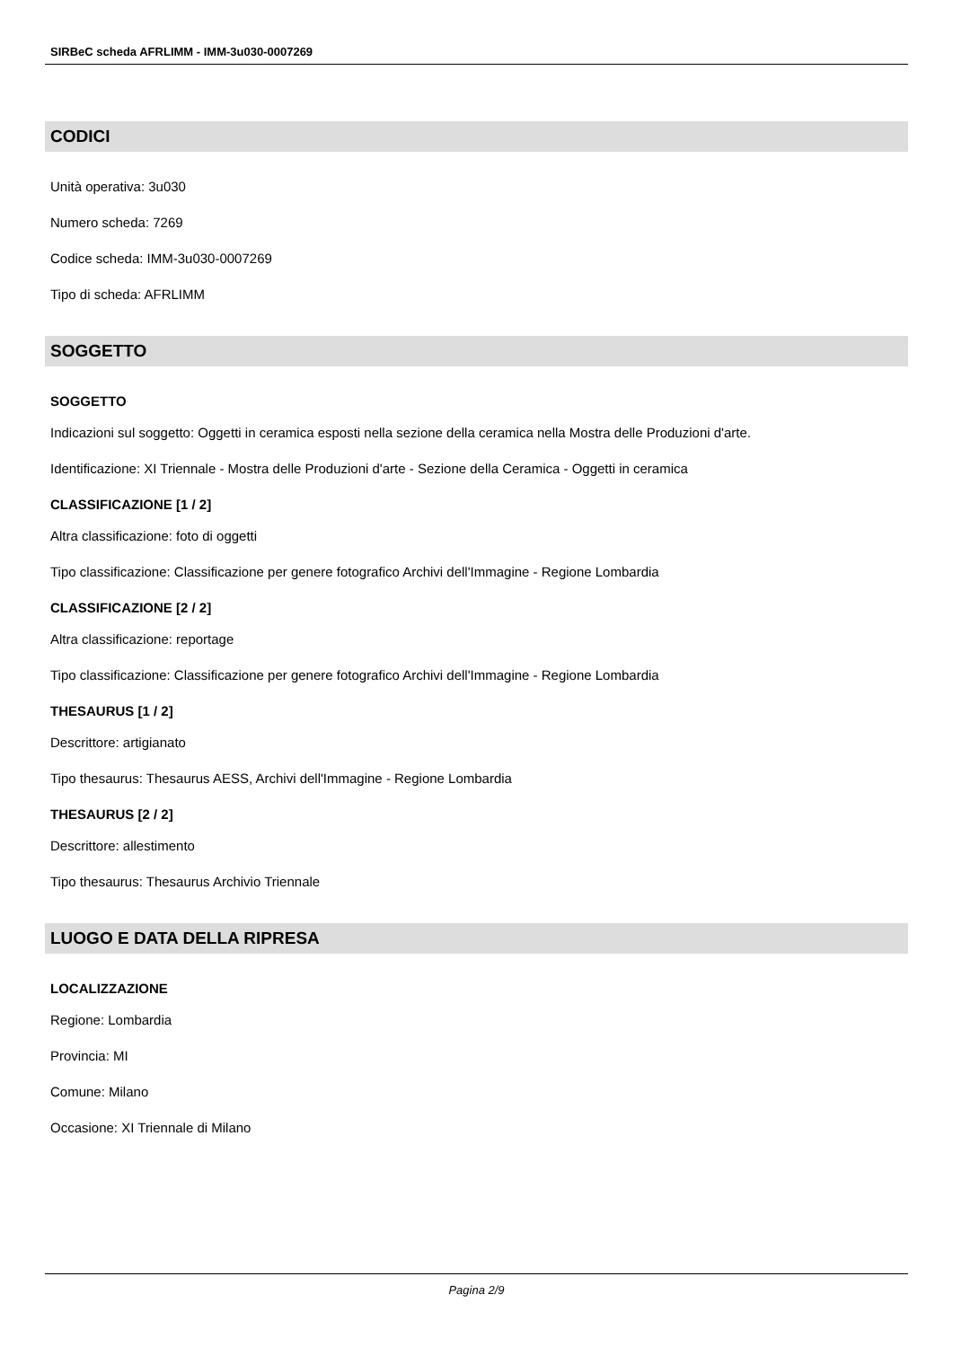SIRBeC scheda AFRLIMM - IMM-3u030-0007269
CODICI
Unità operativa: 3u030
Numero scheda: 7269
Codice scheda: IMM-3u030-0007269
Tipo di scheda: AFRLIMM
SOGGETTO
SOGGETTO
Indicazioni sul soggetto: Oggetti in ceramica esposti nella sezione della ceramica nella Mostra delle Produzioni d'arte.
Identificazione: XI Triennale - Mostra delle Produzioni d'arte - Sezione della Ceramica - Oggetti in ceramica
CLASSIFICAZIONE [1 / 2]
Altra classificazione: foto di oggetti
Tipo classificazione: Classificazione per genere fotografico Archivi dell'Immagine - Regione Lombardia
CLASSIFICAZIONE [2 / 2]
Altra classificazione: reportage
Tipo classificazione: Classificazione per genere fotografico Archivi dell'Immagine - Regione Lombardia
THESAURUS [1 / 2]
Descrittore: artigianato
Tipo thesaurus: Thesaurus AESS, Archivi dell'Immagine - Regione Lombardia
THESAURUS [2 / 2]
Descrittore: allestimento
Tipo thesaurus: Thesaurus Archivio Triennale
LUOGO E DATA DELLA RIPRESA
LOCALIZZAZIONE
Regione: Lombardia
Provincia: MI
Comune: Milano
Occasione: XI Triennale di Milano
Pagina 2/9